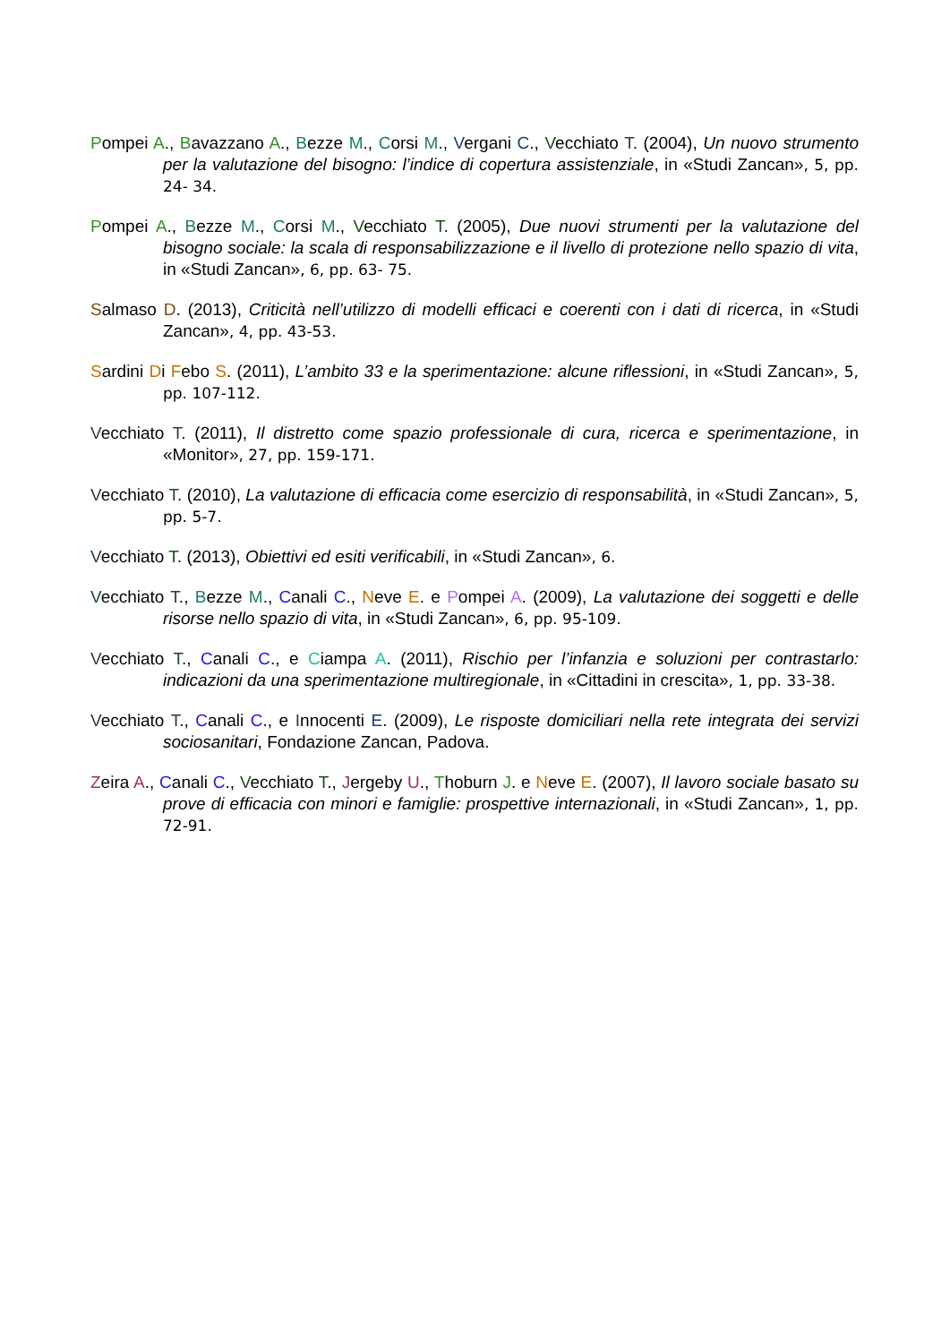Pompei A., Bavazzano A., Bezze M., Corsi M., Vergani C., Vecchiato T. (2004), Un nuovo strumento per la valutazione del bisogno: l’indice di copertura assistenziale, in «Studi Zancan», 5, pp. 24- 34.
Pompei A., Bezze M., Corsi M., Vecchiato T. (2005), Due nuovi strumenti per la valutazione del bisogno sociale: la scala di responsabilizzazione e il livello di protezione nello spazio di vita, in «Studi Zancan», 6, pp. 63- 75.
Salmaso D. (2013), Criticità nell’utilizzo di modelli efficaci e coerenti con i dati di ricerca, in «Studi Zancan», 4, pp. 43-53.
Sardini Di Febo S. (2011), L’ambito 33 e la sperimentazione: alcune riflessioni, in «Studi Zancan», 5, pp. 107-112.
Vecchiato T. (2011), Il distretto come spazio professionale di cura, ricerca e sperimentazione, in «Monitor», 27, pp. 159-171.
Vecchiato T. (2010), La valutazione di efficacia come esercizio di responsabilità, in «Studi Zancan», 5, pp. 5-7.
Vecchiato T. (2013), Obiettivi ed esiti verificabili, in «Studi Zancan», 6.
Vecchiato T., Bezze M., Canali C., Neve E. e Pompei A. (2009), La valutazione dei soggetti e delle risorse nello spazio di vita, in «Studi Zancan», 6, pp. 95-109.
Vecchiato T., Canali C., e Ciampa A. (2011), Rischio per l’infanzia e soluzioni per contrastarlo: indicazioni da una sperimentazione multiregionale, in «Cittadini in crescita», 1, pp. 33-38.
Vecchiato T., Canali C., e Innocenti E. (2009), Le risposte domiciliari nella rete integrata dei servizi sociosanitari, Fondazione Zancan, Padova.
Zeira A., Canali C., Vecchiato T., Jergeby U., Thoburn J. e Neve E. (2007), Il lavoro sociale basato su prove di efficacia con minori e famiglie: prospettive internazionali, in «Studi Zancan», 1, pp. 72-91.